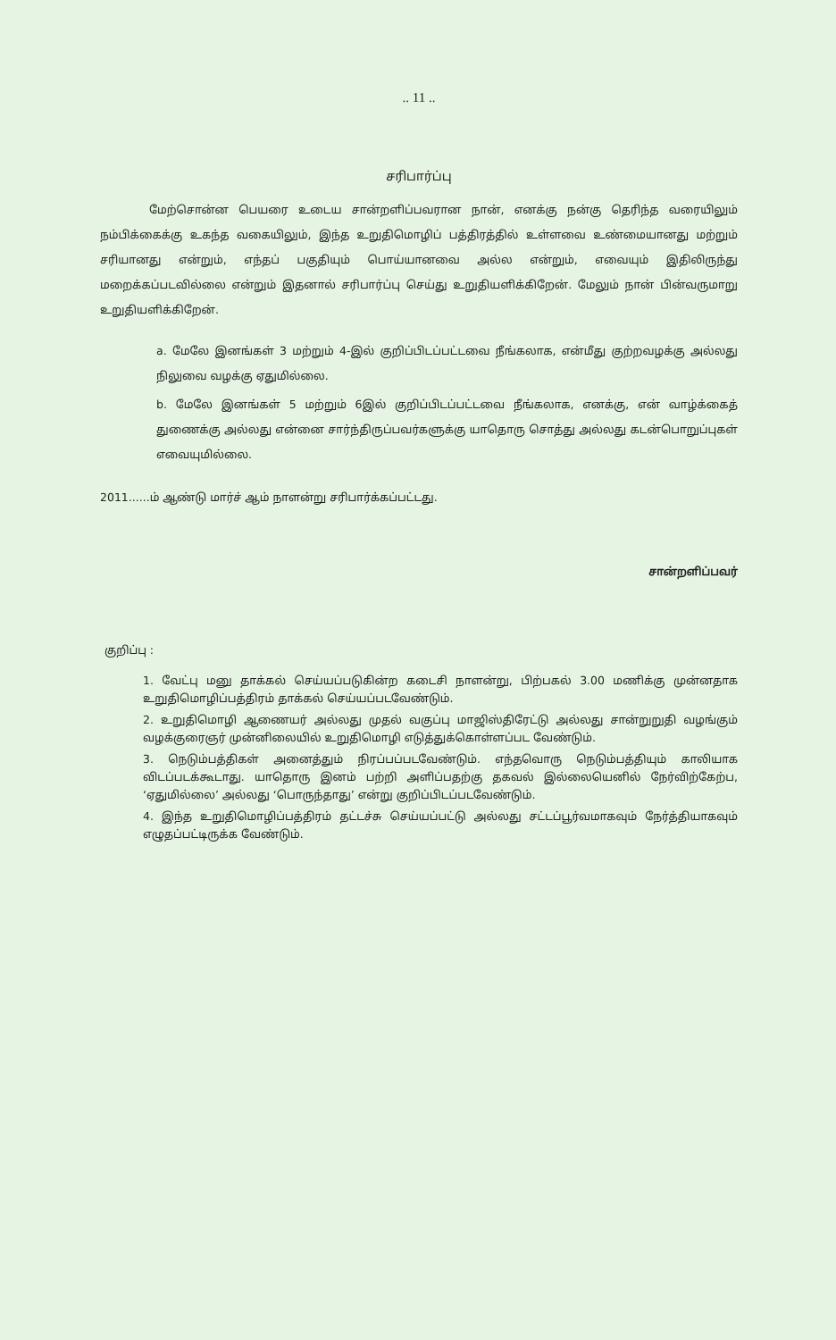.. 11 ..
சரிபார்ப்பு
மேற்சொன்ன பெயரை உடைய சான்றளிப்பவரான நான், எனக்கு நன்கு தெரிந்த வரையிலும் நம்பிக்கைக்கு உகந்த வகையிலும், இந்த உறுதிமொழிப் பத்திரத்தில் உள்ளவை உண்மையானது மற்றும் சரியானது என்றும், எந்தப் பகுதியும் பொய்யானவை அல்ல என்றும், எவையும் இதிலிருந்து மறைக்கப்படவில்லை என்றும் இதனால் சரிபார்ப்பு செய்து உறுதியளிக்கிறேன். மேலும் நான் பின்வருமாறு உறுதியளிக்கிறேன்.
a. மேலே இனங்கள் 3 மற்றும் 4-இல் குறிப்பிடப்பட்டவை நீங்கலாக, என்மீது குற்றவழக்கு அல்லது நிலுவை வழக்கு ஏதுமில்லை.
b. மேலே இனங்கள் 5 மற்றும் 6இல் குறிப்பிடப்பட்டவை நீங்கலாக, எனக்கு, என் வாழ்க்கைத் துணைக்கு அல்லது என்னை சார்ந்திருப்பவர்களுக்கு யாதொரு சொத்து அல்லது கடன்பொறுப்புகள் எவையுமில்லை.
2011......ம் ஆண்டு மார்ச் ஆம் நாளன்று சரிபார்க்கப்பட்டது.
சான்றளிப்பவர்
குறிப்பு :
1. வேட்பு மனு தாக்கல் செய்யப்படுகின்ற கடைசி நாளன்று, பிற்பகல் 3.00 மணிக்கு முன்னதாக உறுதிமொழிப்பத்திரம் தாக்கல் செய்யப்படவேண்டும்.
2. உறுதிமொழி ஆணையர் அல்லது முதல் வகுப்பு மாஜிஸ்திரேட்டு அல்லது சான்றுறுதி வழங்கும் வழக்குரைஞர் முன்னிலையில் உறுதிமொழி எடுத்துக்கொள்ளப்பட வேண்டும்.
3. நெடும்பத்திகள் அனைத்தும் நிரப்பப்படவேண்டும். எந்தவொரு நெடும்பத்தியும் காலியாக விடப்படக்கூடாது. யாதொரு இனம் பற்றி அளிப்பதற்கு தகவல் இல்லையெனில் நேர்விற்கேற்ப, ‘ஏதுமில்லை’ அல்லது ‘பொருந்தாது’ என்று குறிப்பிடப்படவேண்டும்.
4. இந்த உறுதிமொழிப்பத்திரம் தட்டச்சு செய்யப்பட்டு அல்லது சட்டப்பூர்வமாகவும் நேர்த்தியாகவும் எழுதப்பட்டிருக்க வேண்டும்.